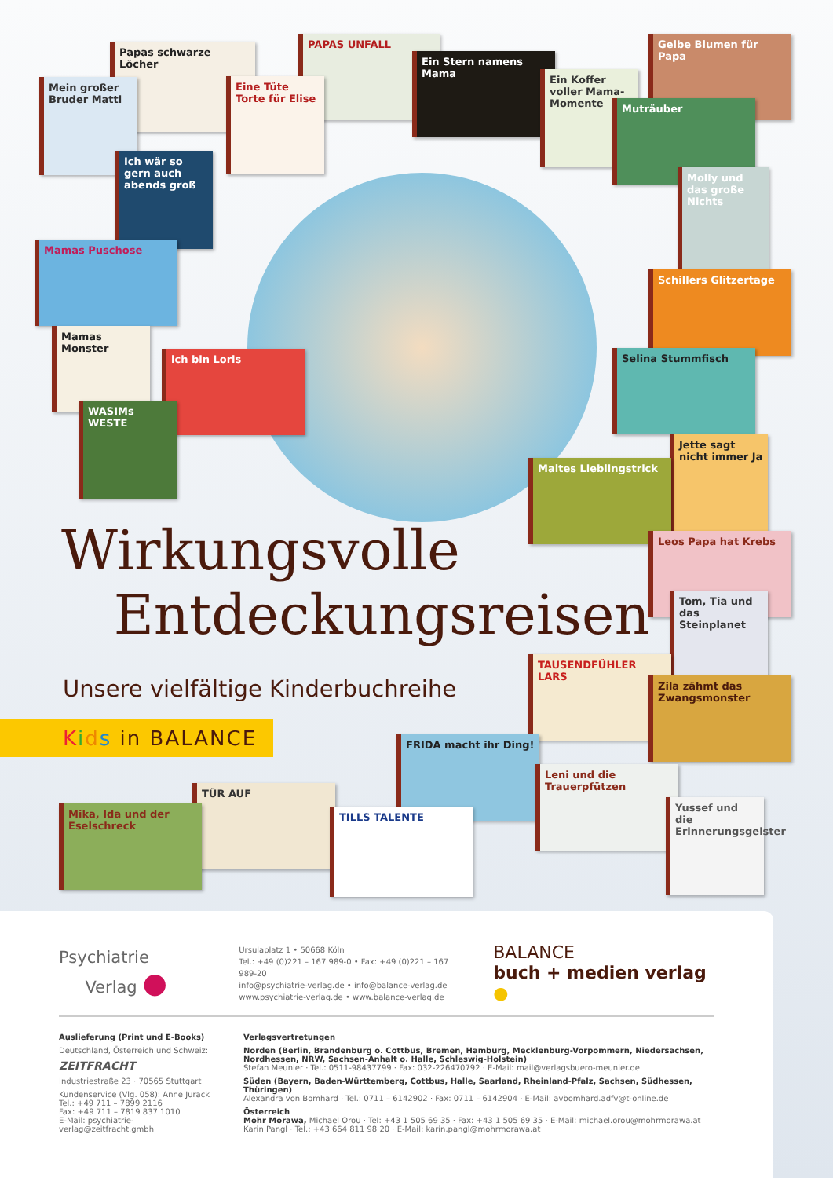Papas schwarze Löcher
PAPAS UNFALL
Mein großer Bruder Matti
Eine Tüte Torte für Elise
Ein Stern namens Mama
Ein Koffer voller Mama-Momente
Gelbe Blumen für Papa
Muträuber
Ich wär so gern auch abends groß
Molly und das große Nichts
Mamas Puschose
Schillers Glitzertage
Mamas Monster
ich bin Loris Selina Stummfisch
WASIMs WESTE
Jette sagt nicht immer Ja
Maltes Lieblingstrick
Leos Papa hat Krebs
Tom, Tia und das Steinplanet
TAUSENDFÜHLER LARS
Zila zähmt das Zwangsmonster
FRIDA macht ihr Ding!
Leni und die Trauerpfützen
TÜR AUF
Mika, Ida und der Eselschreck
TILLS TALENTE
Yussef und die Erinnerungsgeister
Wirkungsvolle
Entdeckungsreisen
Unsere vielfältige Kinderbuchreihe
Kids in BALANCE
Psychiatrie
Verlag ●
Ursulaplatz 1 • 50668 Köln
Tel.: +49 (0)221 – 167 989-0 • Fax: +49 (0)221 – 167 989-20
info@psychiatrie-verlag.de • info@balance-verlag.de
www.psychiatrie-verlag.de • www.balance-verlag.de
BALANCE
buch + medien verlag ●
Auslieferung (Print und E-Books)
Deutschland, Österreich und Schweiz:
ZEITFRACHT
Industriestraße 23 · 70565 Stuttgart
Kundenservice (Vlg. 058): Anne Jurack
Tel.: +49 711 – 7899 2116
Fax: +49 711 – 7819 837 1010
E-Mail: psychiatrie-verlag@zeitfracht.gmbh
Verlagsvertretungen
Norden (Berlin, Brandenburg o. Cottbus, Bremen, Hamburg, Mecklenburg-Vorpommern, Niedersachsen, Nordhessen, NRW, Sachsen-Anhalt o. Halle, Schleswig-Holstein)
Stefan Meunier · Tel.: 0511-98437799 · Fax: 032-226470792 · E-Mail: mail@verlagsbuero-meunier.de
Süden (Bayern, Baden-Württemberg, Cottbus, Halle, Saarland, Rheinland-Pfalz, Sachsen, Südhessen, Thüringen)
Alexandra von Bomhard · Tel.: 0711 – 6142902 · Fax: 0711 – 6142904 · E-Mail: avbomhard.adfv@t-online.de
Österreich
Mohr Morawa, Michael Orou · Tel: +43 1 505 69 35 · Fax: +43 1 505 69 35 · E-Mail: michael.orou@mohrmorawa.at
Karin Pangl · Tel.: +43 664 811 98 20 · E-Mail: karin.pangl@mohrmorawa.at